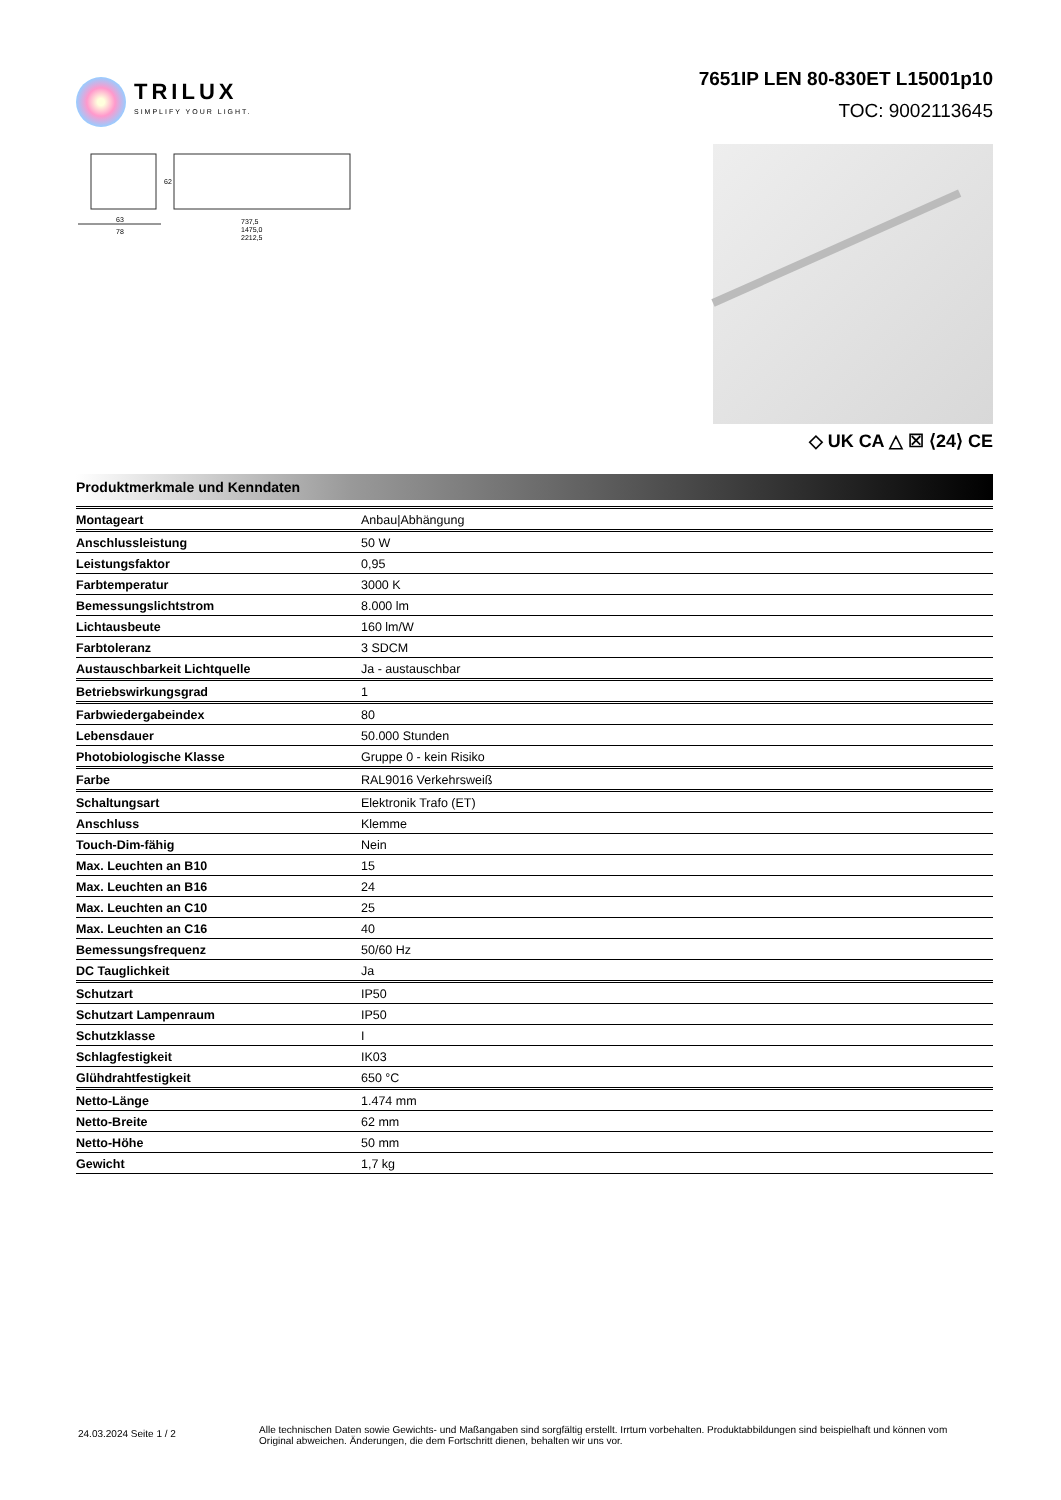TRILUX
SIMPLIFY YOUR LIGHT.
7651IP LEN 80-830ET L15001p10
TOC: 9002113645
63
78
737,5
1475,0
2212,5
62
◇ UK CA △ ☒ ⟨24⟩ CE
Produktmerkmale und Kenndaten
| Montageart | Anbau/Abhängung |
| Anschlussleistung | 50 W |
| Leistungsfaktor | 0,95 |
| Farbtemperatur | 3000 K |
| Bemessungslichtstrom | 8.000 lm |
| Lichtausbeute | 160 lm/W |
| Farbtoleranz | 3 SDCM |
| Austauschbarkeit Lichtquelle | Ja - austauschbar |
| Betriebswirkungsgrad | 1 |
| Farbwiedergabeindex | 80 |
| Lebensdauer | 50.000 Stunden |
| Photobiologische Klasse | Gruppe 0 - kein Risiko |
| Farbe | RAL9016 Verkehrsweiß |
| Schaltungsart | Elektronik Trafo (ET) |
| Anschluss | Klemme |
| Touch-Dim-fähig | Nein |
| Max. Leuchten an B10 | 15 |
| Max. Leuchten an B16 | 24 |
| Max. Leuchten an C10 | 25 |
| Max. Leuchten an C16 | 40 |
| Bemessungsfrequenz | 50/60 Hz |
| DC Tauglichkeit | Ja |
| Schutzart | IP50 |
| Schutzart Lampenraum | IP50 |
| Schutzklasse | I |
| Schlagfestigkeit | IK03 |
| Glühdrahtfestigkeit | 650 °C |
| Netto-Länge | 1.474 mm |
| Netto-Breite | 62 mm |
| Netto-Höhe | 50 mm |
| Gewicht | 1,7 kg |
24.03.2024 Seite 1 / 2
Alle technischen Daten sowie Gewichts- und Maßangaben sind sorgfältig erstellt. Irrtum vorbehalten. Produktabbildungen sind beispielhaft und können vom Original abweichen. Änderungen, die dem Fortschritt dienen, behalten wir uns vor.